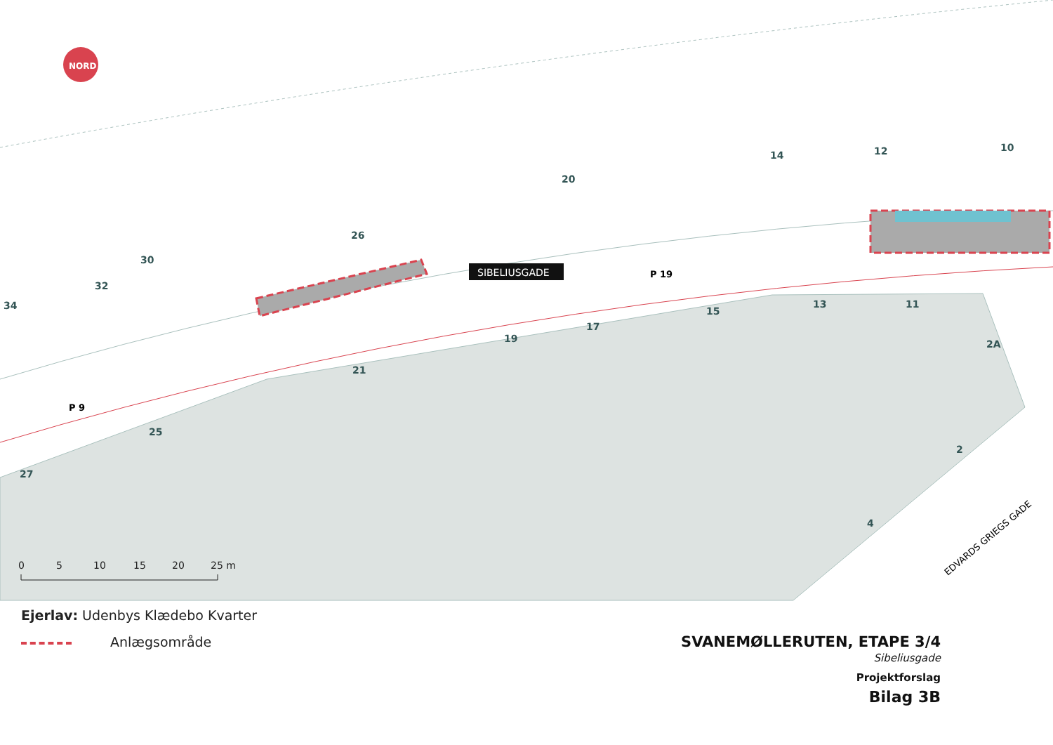NORD
SIBELIUSGADE
P 19
P 9
EDVARDS GRIEGS GADE
34
32
30
26
20
14
12
10
15
13
11
17
19
21
2A
25
27
2
4
0
5
10
15
20
25 m
Ejerlav: Udenbys Klædebo Kvarter
Anlægsområde
SVANEMØLLERUTEN, ETAPE 3/4
Sibeliusgade
Projektforslag
Bilag 3B